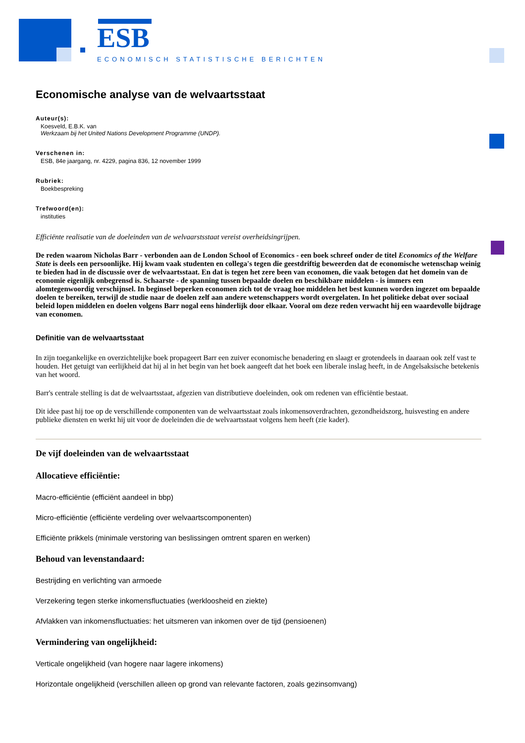ESB
ECONOMISCH STATISTISCHE BERICHTEN
Economische analyse van de welvaartsstaat
Auteur(s):
Koesveld, E.B.K. van
Werkzaam bij het United Nations Development Programme (UNDP).
Verschenen in:
ESB, 84e jaargang, nr. 4229, pagina 836, 12 november 1999
Rubriek:
Boekbespreking
Trefwoord(en):
instituties
Efficiënte realisatie van de doeleinden van de welvaarstsstaat vereist overheidsingrijpen.
De reden waarom Nicholas Barr - verbonden aan de London School of Economics - een boek schreef onder de titel Economics of the Welfare State is deels een persoonlijke. Hij kwam vaak studenten en collega's tegen die geestdriftig beweerden dat de economische wetenschap weinig te bieden had in de discussie over de welvaartsstaat. En dat is tegen het zere been van economen, die vaak betogen dat het domein van de economie eigenlijk onbegrensd is. Schaarste - de spanning tussen bepaalde doelen en beschikbare middelen - is immers een alomtegenwoordig verschijnsel. In beginsel beperken economen zich tot de vraag hoe middelen het best kunnen worden ingezet om bepaalde doelen te bereiken, terwijl de studie naar de doelen zelf aan andere wetenschappers wordt overgelaten. In het politieke debat over sociaal beleid lopen middelen en doelen volgens Barr nogal eens hinderlijk door elkaar. Vooral om deze reden verwacht hij een waardevolle bijdrage van economen.
Definitie van de welvaartsstaat
In zijn toegankelijke en overzichtelijke boek propageert Barr een zuiver economische benadering en slaagt er grotendeels in daaraan ook zelf vast te houden. Het getuigt van eerlijkheid dat hij al in het begin van het boek aangeeft dat het boek een liberale inslag heeft, in de Angelsaksische betekenis van het woord.
Barr's centrale stelling is dat de welvaartsstaat, afgezien van distributieve doeleinden, ook om redenen van efficiëntie bestaat.
Dit idee past hij toe op de verschillende componenten van de welvaartsstaat zoals inkomensoverdrachten, gezondheidszorg, huisvesting en andere publieke diensten en werkt hij uit voor de doeleinden die de welvaartsstaat volgens hem heeft (zie kader).
De vijf doeleinden van de welvaartsstaat
Allocatieve efficiëntie:
Macro-efficiëntie (efficiënt aandeel in bbp)
Micro-efficiëntie (efficiënte verdeling over welvaartscomponenten)
Efficiënte prikkels (minimale verstoring van beslissingen omtrent sparen en werken)
Behoud van levenstandaard:
Bestrijding en verlichting van armoede
Verzekering tegen sterke inkomensfluctuaties (werkloosheid en ziekte)
Afvlakken van inkomensfluctuaties: het uitsmeren van inkomen over de tijd (pensioenen)
Vermindering van ongelijkheid:
Verticale ongelijkheid (van hogere naar lagere inkomens)
Horizontale ongelijkheid (verschillen alleen op grond van relevante factoren, zoals gezinsomvang)